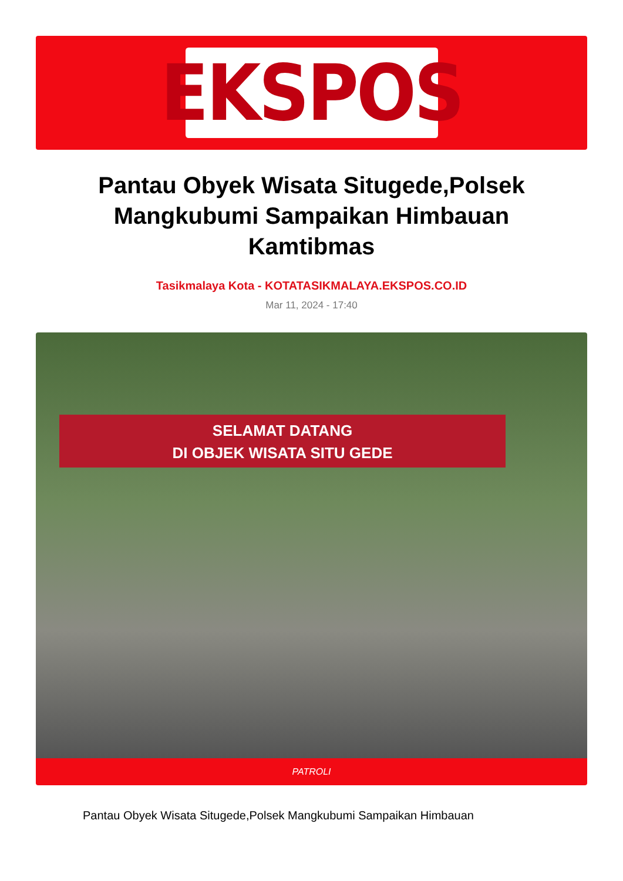EKSPOS
Pantau Obyek Wisata Situgede,Polsek Mangkubumi Sampaikan Himbauan Kamtibmas
Tasikmalaya Kota - KOTATASIKMALAYA.EKSPOS.CO.ID
Mar 11, 2024 - 17:40
SELAMAT DATANG
DI OBJEK WISATA SITU GEDE
PATROLI
Pantau Obyek Wisata Situgede,Polsek Mangkubumi Sampaikan Himbauan